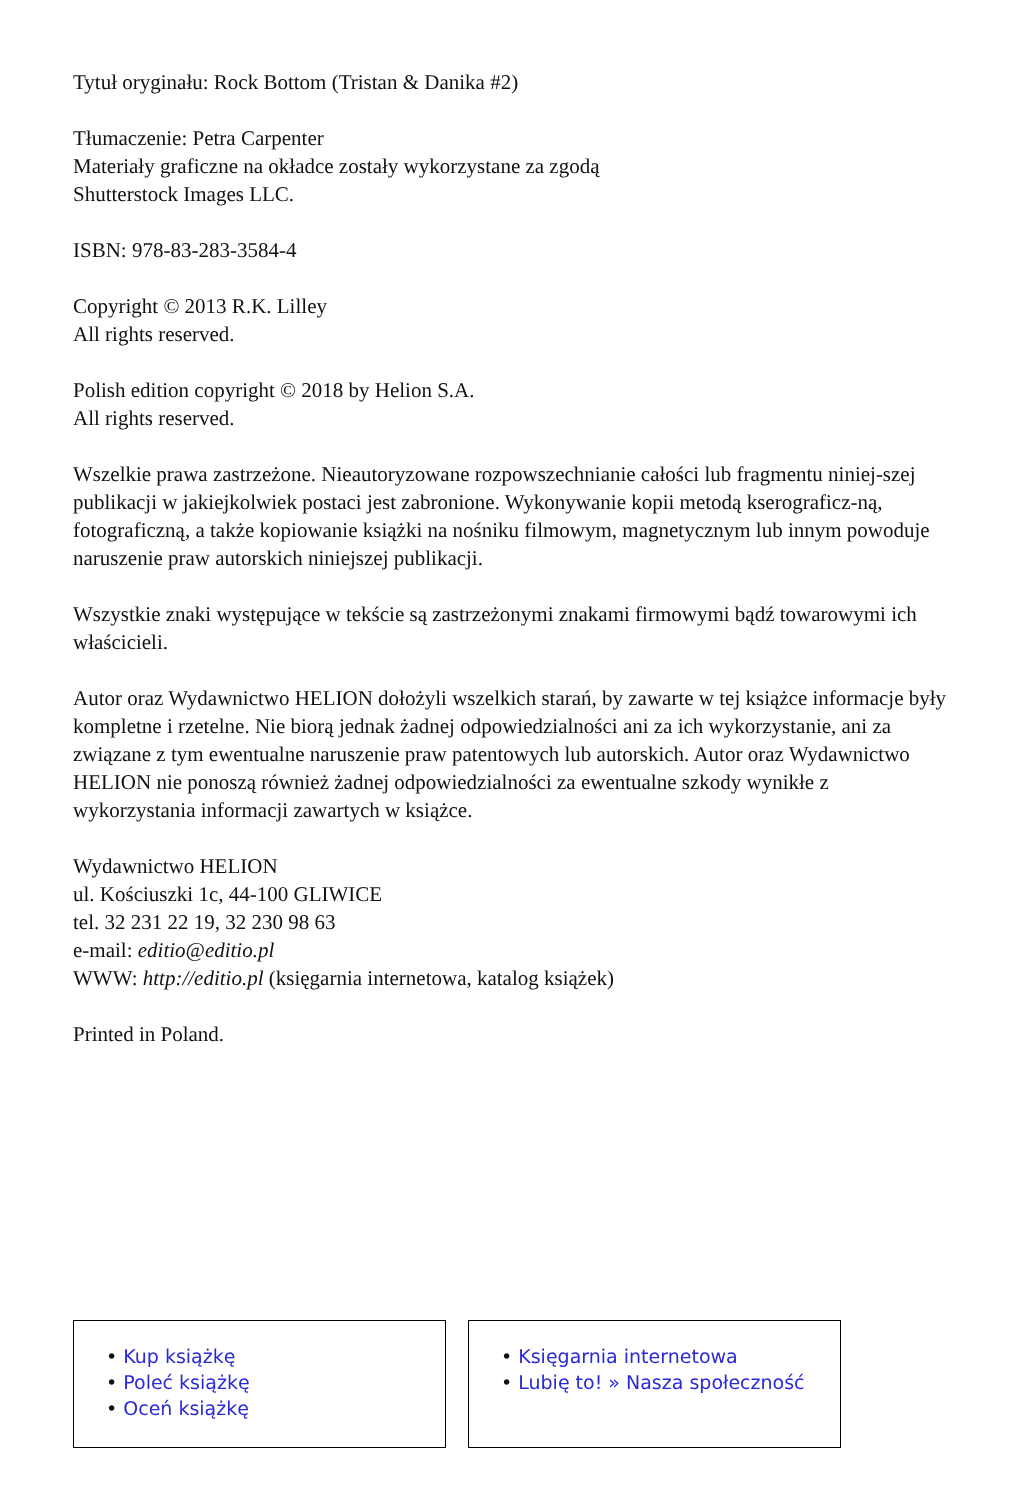Tytuł oryginału: Rock Bottom (Tristan & Danika #2)
Tłumaczenie: Petra Carpenter
Materiały graficzne na okładce zostały wykorzystane za zgodą
Shutterstock Images LLC.
ISBN: 978-83-283-3584-4
Copyright © 2013 R.K. Lilley
All rights reserved.
Polish edition copyright © 2018 by Helion S.A.
All rights reserved.
Wszelkie prawa zastrzeżone. Nieautoryzowane rozpowszechnianie całości lub fragmentu niniej-szej publikacji w jakiejkolwiek postaci jest zabronione. Wykonywanie kopii metodą kserograficz-ną, fotograficzną, a także kopiowanie książki na nośniku filmowym, magnetycznym lub innym powoduje naruszenie praw autorskich niniejszej publikacji.
Wszystkie znaki występujące w tekście są zastrzeżonymi znakami firmowymi bądź towarowymi ich właścicieli.
Autor oraz Wydawnictwo HELION dołożyli wszelkich starań, by zawarte w tej książce informacje były kompletne i rzetelne. Nie biorą jednak żadnej odpowiedzialności ani za ich wykorzystanie, ani za związane z tym ewentualne naruszenie praw patentowych lub autorskich. Autor oraz Wydawnictwo HELION nie ponoszą również żadnej odpowiedzialności za ewentualne szkody wynikłe z wykorzystania informacji zawartych w książce.
Wydawnictwo HELION
ul. Kościuszki 1c, 44-100 GLIWICE
tel. 32 231 22 19, 32 230 98 63
e-mail: editio@editio.pl
WWW: http://editio.pl (księgarnia internetowa, katalog książek)
Printed in Poland.
• Kup książkę
• Poleć książkę
• Oceń książkę
• Księgarnia internetowa
• Lubię to! » Nasza społeczność